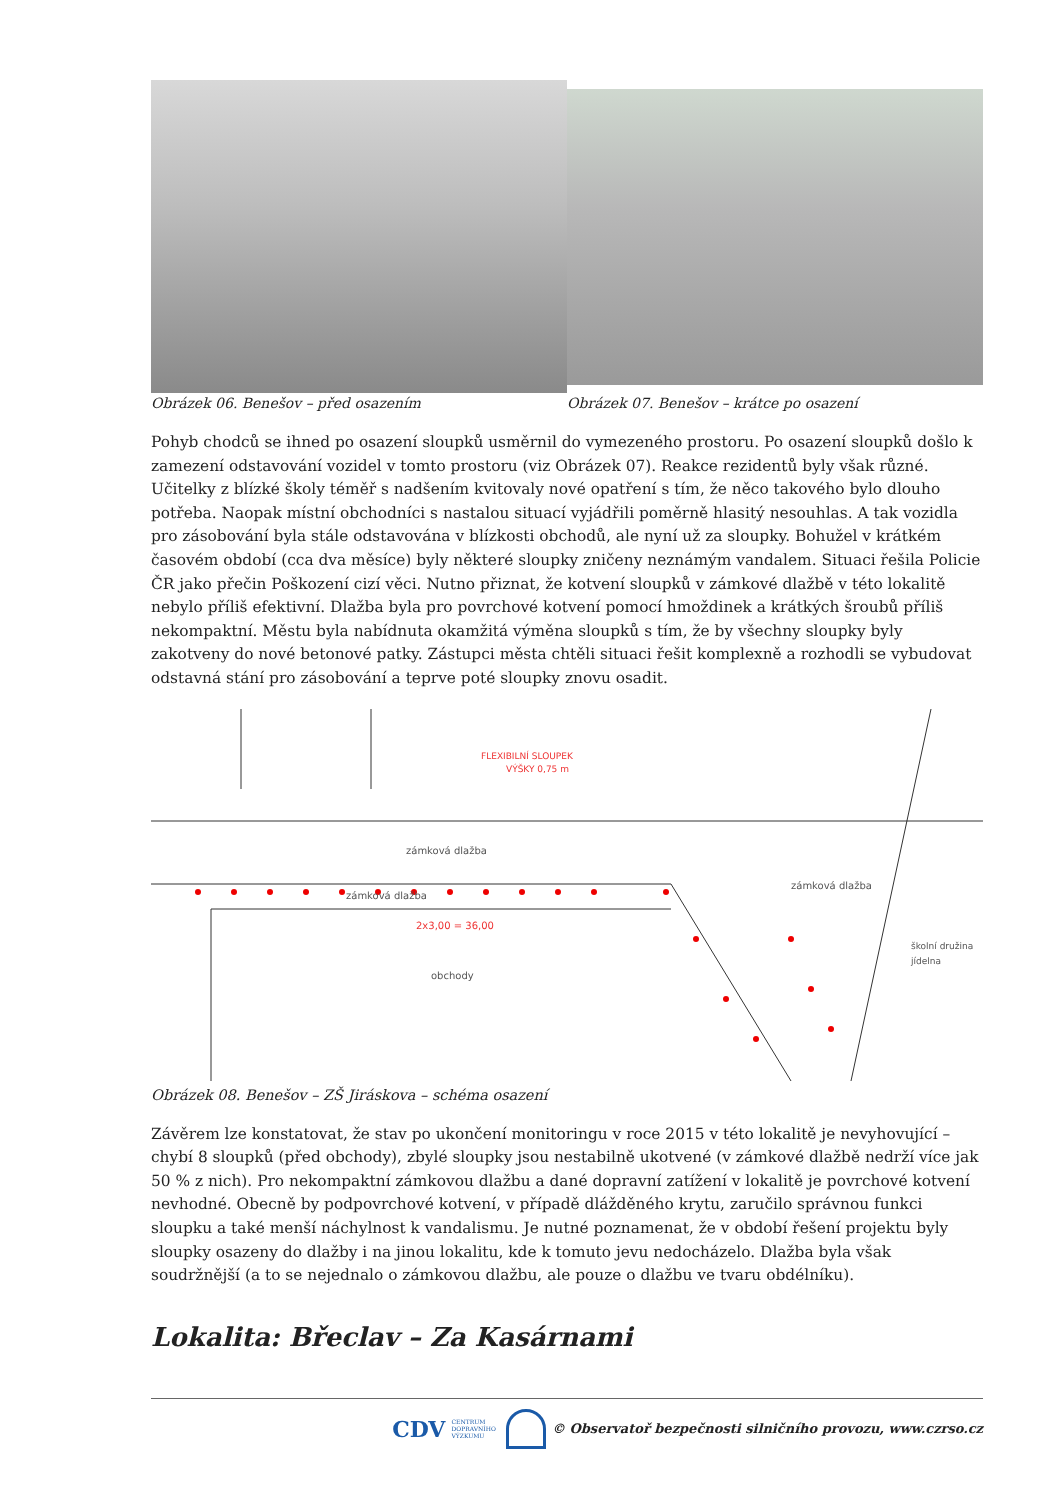Obrázek 06. Benešov – před osazením Obrázek 07. Benešov – krátce po osazení
Pohyb chodců se ihned po osazení sloupků usměrnil do vymezeného prostoru. Po osazení sloupků došlo k zamezení odstavování vozidel v tomto prostoru (viz Obrázek 07). Reakce rezidentů byly však různé. Učitelky z blízké školy téměř s nadšením kvitovaly nové opatření s tím, že něco takového bylo dlouho potřeba. Naopak místní obchodníci s nastalou situací vyjádřili poměrně hlasitý nesouhlas. A tak vozidla pro zásobování byla stále odstavována v blízkosti obchodů, ale nyní už za sloupky. Bohužel v krátkém časovém období (cca dva měsíce) byly některé sloupky zničeny neznámým vandalem. Situaci řešila Policie ČR jako přečin Poškození cizí věci. Nutno přiznat, že kotvení sloupků v zámkové dlažbě v této lokalitě nebylo příliš efektivní. Dlažba byla pro povrchové kotvení pomocí hmoždinek a krátkých šroubů příliš nekompaktní. Městu byla nabídnuta okamžitá výměna sloupků s tím, že by všechny sloupky byly zakotveny do nové betonové patky. Zástupci města chtěli situaci řešit komplexně a rozhodli se vybudovat odstavná stání pro zásobování a teprve poté sloupky znovu osadit.
FLEXIBILNÍ SLOUPEK
VÝŠKY 0,75 m
zámková dlažba
zámková dlažba
zámková dlažba
obchody
2x3,00 = 36,00
školní družina
jídelna
Obrázek 08. Benešov – ZŠ Jiráskova – schéma osazení
Závěrem lze konstatovat, že stav po ukončení monitoringu v roce 2015 v této lokalitě je nevyhovující – chybí 8 sloupků (před obchody), zbylé sloupky jsou nestabilně ukotvené (v zámkové dlažbě nedrží více jak 50 % z nich). Pro nekompaktní zámkovou dlažbu a dané dopravní zatížení v lokalitě je povrchové kotvení nevhodné. Obecně by podpovrchové kotvení, v případě dlážděného krytu, zaručilo správnou funkci sloupku a také menší náchylnost k vandalismu. Je nutné poznamenat, že v období řešení projektu byly sloupky osazeny do dlažby i na jinou lokalitu, kde k tomuto jevu nedocházelo. Dlažba byla však soudržnější (a to se nejednalo o zámkovou dlažbu, ale pouze o dlažbu ve tvaru obdélníku).
Lokalita: Břeclav – Za Kasárnami
CDV CENTRUM
DOPRAVNÍHO
VÝZKUMU © Observatoř bezpečnosti silničního provozu, www.czrso.cz